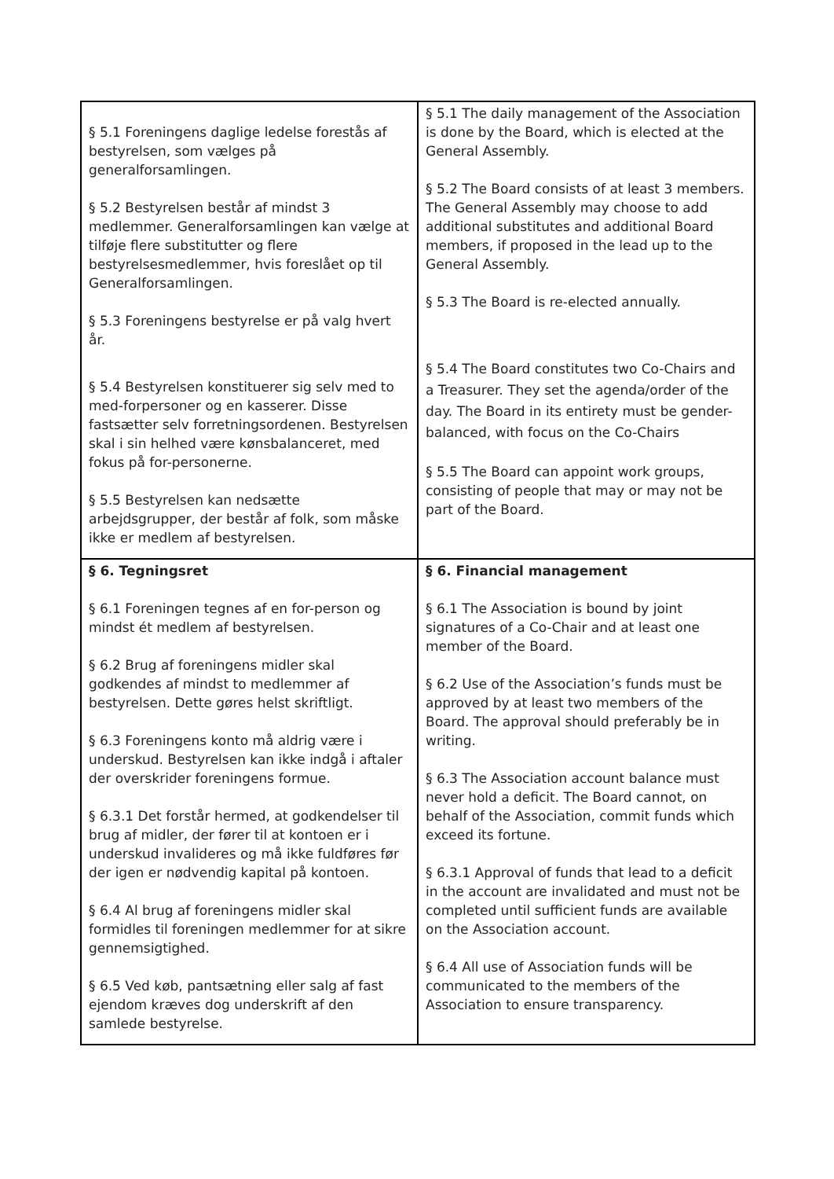| § 5.1 Foreningens daglige ledelse forestås af bestyrelsen, som vælges på generalforsamlingen. § 5.2 Bestyrelsen består af mindst 3 medlemmer. Generalforsamlingen kan vælge at tilføje flere substitutter og flere bestyrelsesmedlemmer, hvis foreslået op til Generalforsamlingen. § 5.3 Foreningens bestyrelse er på valg hvert år. § 5.4 Bestyrelsen konstituerer sig selv med to med-forpersoner og en kasserer. Disse fastsætter selv forretningsordenen. Bestyrelsen skal i sin helhed være kønsbalanceret, med fokus på for-personerne. § 5.5 Bestyrelsen kan nedsætte arbejdsgrupper, der består af folk, som måske ikke er medlem af bestyrelsen. | § 5.1 The daily management of the Association is done by the Board, which is elected at the General Assembly. § 5.2 The Board consists of at least 3 members. The General Assembly may choose to add additional substitutes and additional Board members, if proposed in the lead up to the General Assembly. § 5.3 The Board is re-elected annually. § 5.4 The Board constitutes two Co-Chairs and a Treasurer. They set the agenda/order of the day. The Board in its entirety must be gender-balanced, with focus on the Co-Chairs § 5.5 The Board can appoint work groups, consisting of people that may or may not be part of the Board. |
| § 6. Tegningsret § 6.1 Foreningen tegnes af en for-person og mindst ét medlem af bestyrelsen. § 6.2 Brug af foreningens midler skal godkendes af mindst to medlemmer af bestyrelsen. Dette gøres helst skriftligt. § 6.3 Foreningens konto må aldrig være i underskud. Bestyrelsen kan ikke indgå i aftaler der overskrider foreningens formue. § 6.3.1 Det forstår hermed, at godkendelser til brug af midler, der fører til at kontoen er i underskud invalideres og må ikke fuldføres før der igen er nødvendig kapital på kontoen. § 6.4 Al brug af foreningens midler skal formidles til foreningen medlemmer for at sikre gennemsigtighed. § 6.5 Ved køb, pantsætning eller salg af fast ejendom kræves dog underskrift af den samlede bestyrelse. | § 6. Financial management § 6.1 The Association is bound by joint signatures of a Co-Chair and at least one member of the Board. § 6.2 Use of the Association’s funds must be approved by at least two members of the Board. The approval should preferably be in writing. § 6.3 The Association account balance must never hold a deficit. The Board cannot, on behalf of the Association, commit funds which exceed its fortune. § 6.3.1 Approval of funds that lead to a deficit in the account are invalidated and must not be completed until sufficient funds are available on the Association account. § 6.4 All use of Association funds will be communicated to the members of the Association to ensure transparency. |